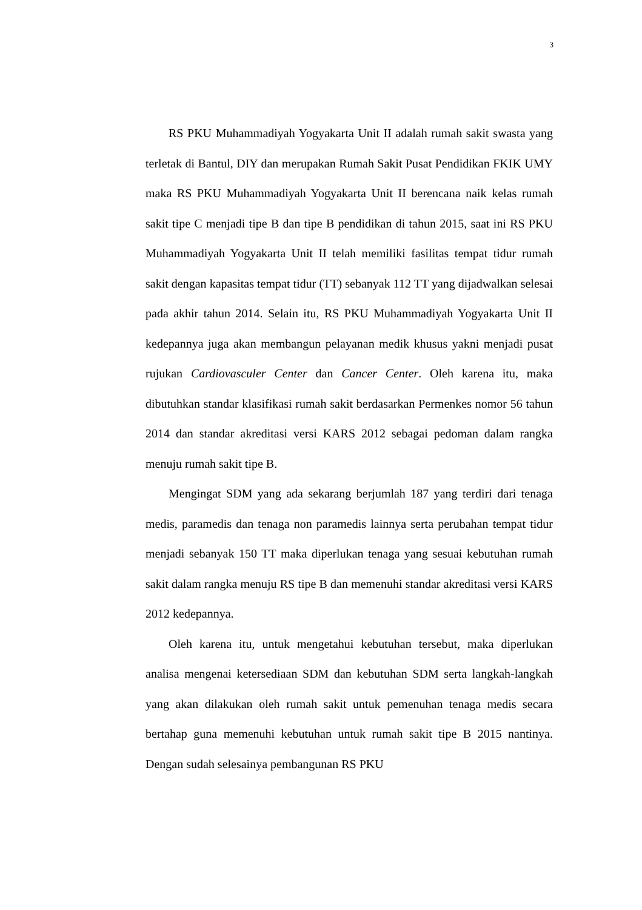3
RS PKU Muhammadiyah Yogyakarta Unit II adalah rumah sakit swasta yang terletak di Bantul, DIY dan merupakan Rumah Sakit Pusat Pendidikan FKIK UMY maka RS PKU Muhammadiyah Yogyakarta Unit II berencana naik kelas rumah sakit tipe C menjadi tipe B dan tipe B pendidikan di tahun 2015, saat ini RS PKU Muhammadiyah Yogyakarta Unit II telah memiliki fasilitas tempat tidur rumah sakit dengan kapasitas tempat tidur (TT) sebanyak 112 TT yang dijadwalkan selesai pada akhir tahun 2014. Selain itu, RS PKU Muhammadiyah Yogyakarta Unit II kedepannya juga akan membangun pelayanan medik khusus yakni menjadi pusat rujukan Cardiovasculer Center dan Cancer Center. Oleh karena itu, maka dibutuhkan standar klasifikasi rumah sakit berdasarkan Permenkes nomor 56 tahun 2014 dan standar akreditasi versi KARS 2012 sebagai pedoman dalam rangka menuju rumah sakit tipe B.
Mengingat SDM yang ada sekarang berjumlah 187 yang terdiri dari tenaga medis, paramedis dan tenaga non paramedis lainnya serta perubahan tempat tidur menjadi sebanyak 150 TT maka diperlukan tenaga yang sesuai kebutuhan rumah sakit dalam rangka menuju RS tipe B dan memenuhi standar akreditasi versi KARS 2012 kedepannya.
Oleh karena itu, untuk mengetahui kebutuhan tersebut, maka diperlukan analisa mengenai ketersediaan SDM dan kebutuhan SDM serta langkah-langkah yang akan dilakukan oleh rumah sakit untuk pemenuhan tenaga medis secara bertahap guna memenuhi kebutuhan untuk rumah sakit tipe B 2015 nantinya. Dengan sudah selesainya pembangunan RS PKU